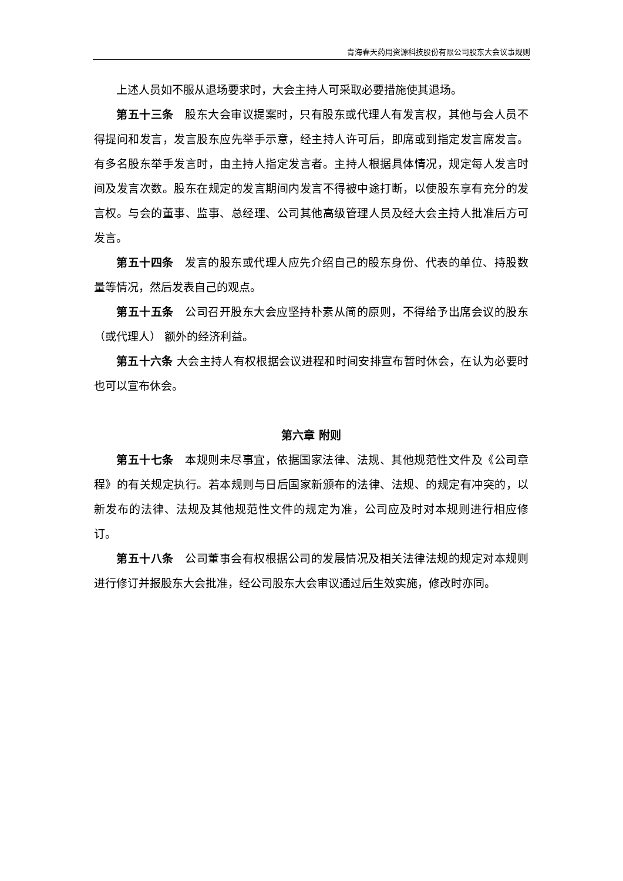青海春天药用资源科技股份有限公司股东大会议事规则
上述人员如不服从退场要求时，大会主持人可采取必要措施使其退场。
第五十三条　股东大会审议提案时，只有股东或代理人有发言权，其他与会人员不得提问和发言，发言股东应先举手示意，经主持人许可后，即席或到指定发言席发言。有多名股东举手发言时，由主持人指定发言者。主持人根据具体情况，规定每人发言时间及发言次数。股东在规定的发言期间内发言不得被中途打断，以使股东享有充分的发言权。与会的董事、监事、总经理、公司其他高级管理人员及经大会主持人批准后方可发言。
第五十四条　发言的股东或代理人应先介绍自己的股东身份、代表的单位、持股数量等情况，然后发表自己的观点。
第五十五条　公司召开股东大会应坚持朴素从简的原则，不得给予出席会议的股东（或代理人） 额外的经济利益。
第五十六条 大会主持人有权根据会议进程和时间安排宣布暂时休会，在认为必要时也可以宣布休会。
第六章 附则
第五十七条　本规则未尽事宜，依据国家法律、法规、其他规范性文件及《公司章程》的有关规定执行。若本规则与日后国家新颁布的法律、法规、的规定有冲突的，以新发布的法律、法规及其他规范性文件的规定为准，公司应及时对本规则进行相应修订。
第五十八条　公司董事会有权根据公司的发展情况及相关法律法规的规定对本规则进行修订并报股东大会批准，经公司股东大会审议通过后生效实施，修改时亦同。